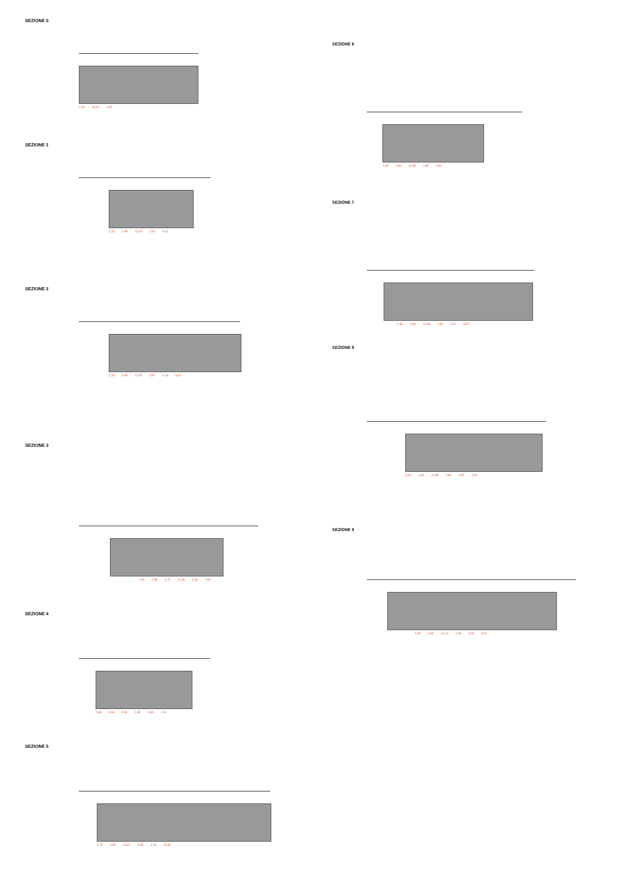SEZIONE 0
2,47 15,07 2,87
SEZIONE 1
2,32 1,95 13,00 2,00 3,12
SEZIONE 2
2,33 4,50 12,52 0,97 6,19 5,01
SEZIONE 3
1,94 2,58 1,72 11,39 1,84 2,61
SEZIONE 4
2,69 4,50 8,90 1,80 5,39 2,10
SEZIONE 5
2,73 4,50 13,67 4,33 1,18 14,81
SEZIONE 6
2,18 1,80 11,55 1,85 2,00
SEZIONE 7
2,35 1,80 11,59 1,85 2,52 5,57
SEZIONE 8
3,20 1,80 11,59 1,85 4,87 3,02
SEZIONE 9
2,49 1,80 13,14 2,46 4,50 6,02